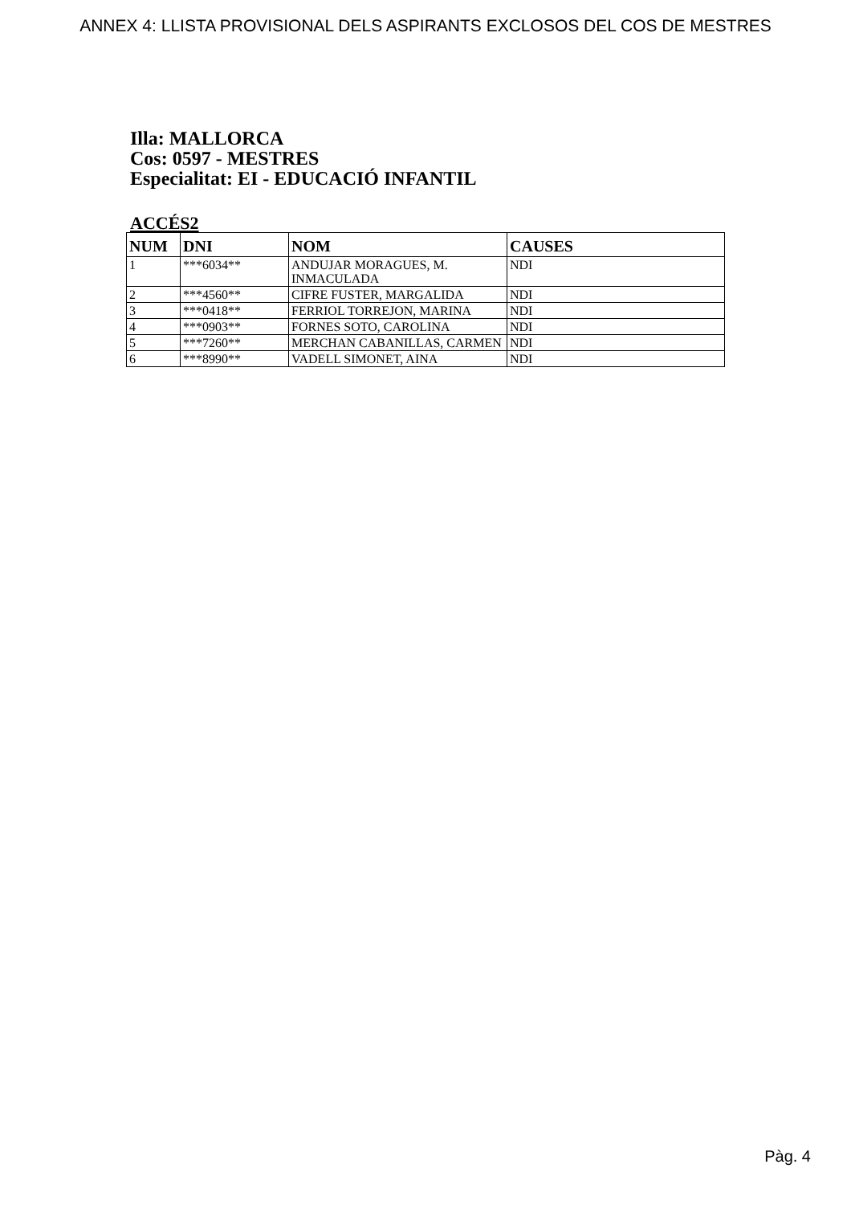ANNEX 4: LLISTA PROVISIONAL DELS ASPIRANTS EXCLOSOS DEL COS DE MESTRES
Illa: MALLORCA
Cos: 0597 - MESTRES
Especialitat: EI - EDUCACIÓ INFANTIL
ACCÉS2
| NUM | DNI | NOM | CAUSES |
| --- | --- | --- | --- |
| 1 | ***6034** | ANDUJAR MORAGUES, M. INMACULADA | NDI |
| 2 | ***4560** | CIFRE FUSTER, MARGALIDA | NDI |
| 3 | ***0418** | FERRIOL TORREJON, MARINA | NDI |
| 4 | ***0903** | FORNES SOTO, CAROLINA | NDI |
| 5 | ***7260** | MERCHAN CABANILLAS, CARMEN | NDI |
| 6 | ***8990** | VADELL SIMONET, AINA | NDI |
Pàg. 4